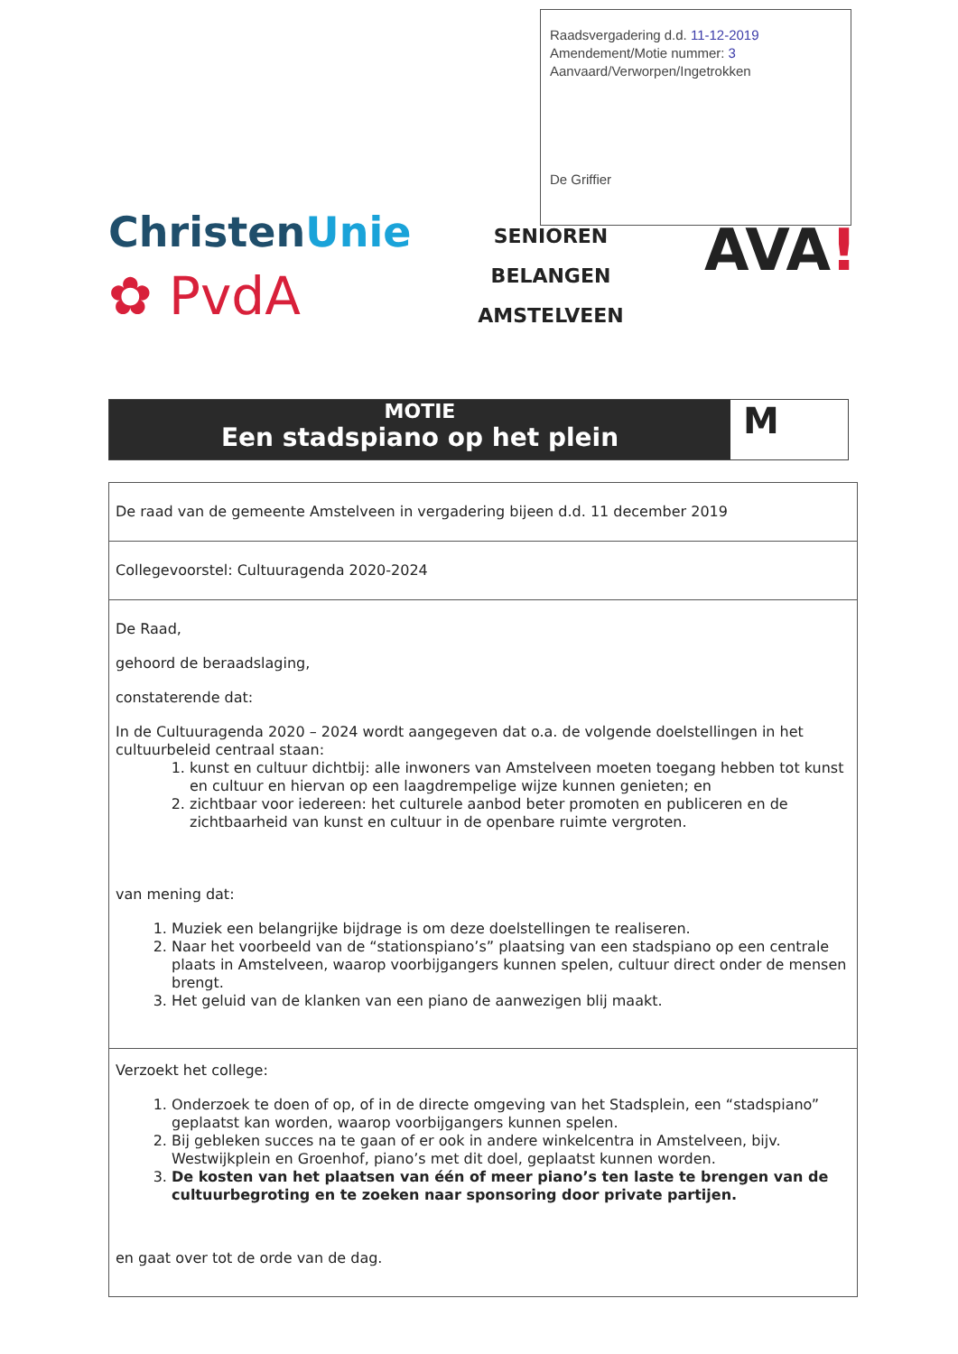Raadsvergadering d.d. 11-12-2019
Amendement/Motie nummer: 3
Aanvaard/Verworpen/Ingetrokken
De Griffier
ChristenUnie
✿ PvdA
SENIOREN
BELANGEN
AMSTELVEEN
AVA!
MOTIE
Een stadspiano op het plein
M
| De raad van de gemeente Amstelveen in vergadering bijeen d.d. 11 december 2019 |
| Collegevoorstel: Cultuuragenda 2020-2024 |
| De Raad, gehoord de beraadslaging, constaterende dat: In de Cultuuragenda 2020 – 2024 wordt aangegeven dat o.a. de volgende doelstellingen in het cultuurbeleid centraal staan: 1. kunst en cultuur dichtbij: alle inwoners van Amstelveen moeten toegang hebben tot kunst en cultuur en hiervan op een laagdrempelige wijze kunnen genieten; en 2. zichtbaar voor iedereen: het culturele aanbod beter promoten en publiceren en de zichtbaarheid van kunst en cultuur in de openbare ruimte vergroten. van mening dat: 1. Muziek een belangrijke bijdrage is om deze doelstellingen te realiseren. 2. Naar het voorbeeld van de “stationspiano’s” plaatsing van een stadspiano op een centrale plaats in Amstelveen, waarop voorbijgangers kunnen spelen, cultuur direct onder de mensen brengt. 3. Het geluid van de klanken van een piano de aanwezigen blij maakt. |
| Verzoekt het college: 1. Onderzoek te doen of op, of in de directe omgeving van het Stadsplein, een “stadspiano” geplaatst kan worden, waarop voorbijgangers kunnen spelen. 2. Bij gebleken succes na te gaan of er ook in andere winkelcentra in Amstelveen, bijv. Westwijkplein en Groenhof, piano’s met dit doel, geplaatst kunnen worden. 3. De kosten van het plaatsen van één of meer piano’s ten laste te brengen van de cultuurbegroting en te zoeken naar sponsoring door private partijen. en gaat over tot de orde van de dag. |